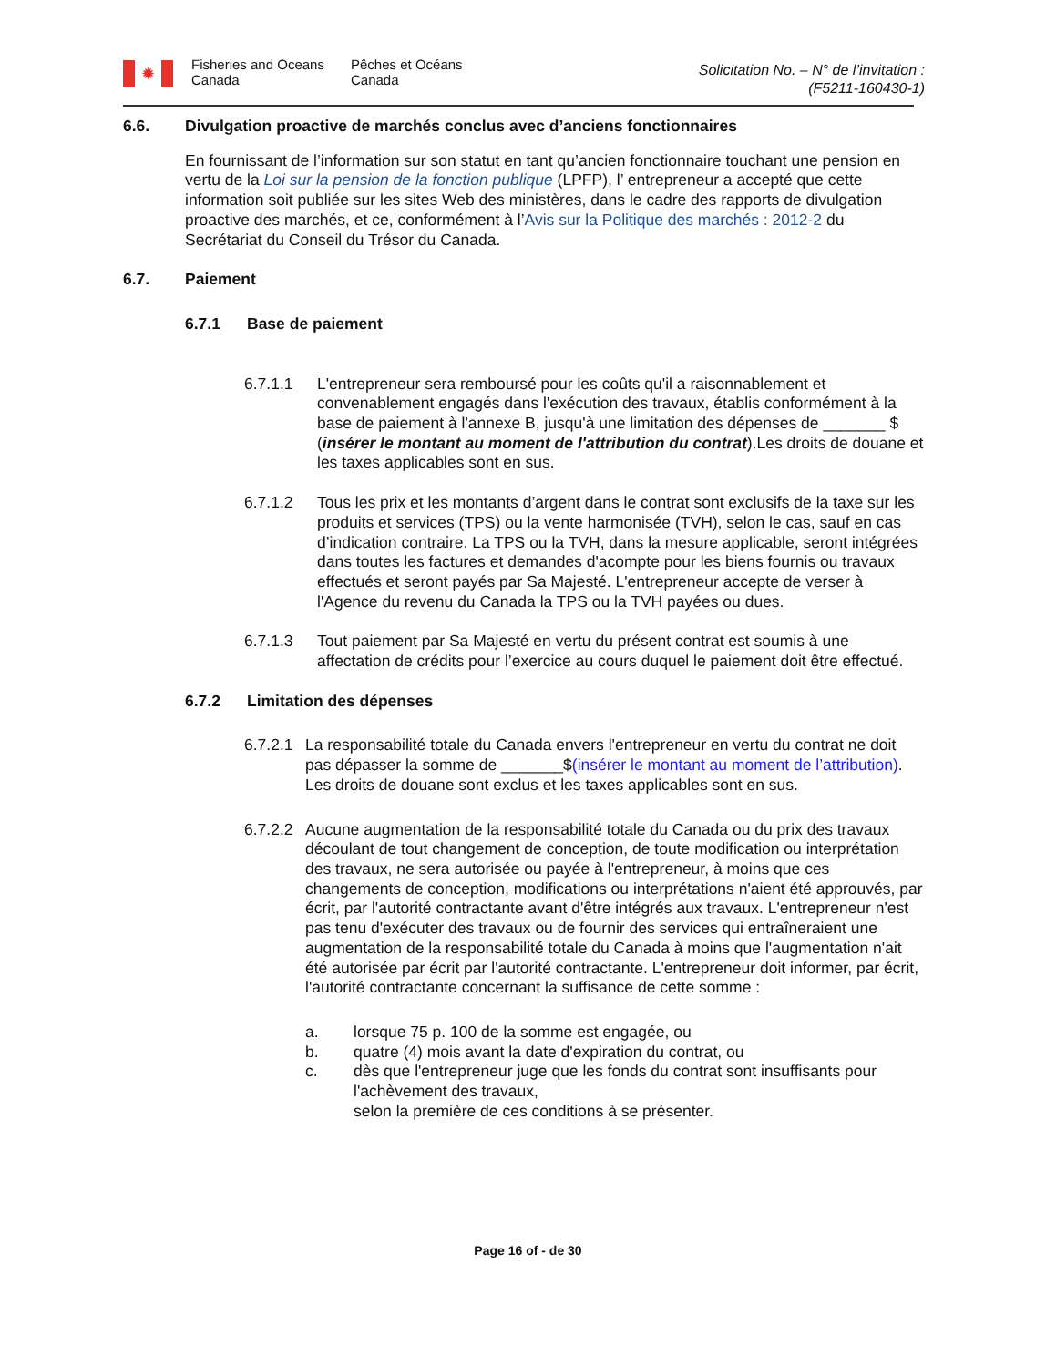✹
Fisheries and Oceans Canada
Pêches et Océans
Canada
Solicitation No. – N° de l’invitation :
(F5211-160430-1)
6.6. Divulgation proactive de marchés conclus avec d’anciens fonctionnaires
En fournissant de l’information sur son statut en tant qu’ancien fonctionnaire touchant une pension en vertu de la Loi sur la pension de la fonction publique (LPFP), l’ entrepreneur a accepté que cette information soit publiée sur les sites Web des ministères, dans le cadre des rapports de divulgation proactive des marchés, et ce, conformément à l’Avis sur la Politique des marchés : 2012-2 du Secrétariat du Conseil du Trésor du Canada.
6.7. Paiement
6.7.1 Base de paiement
6.7.1.1 L'entrepreneur sera remboursé pour les coûts qu'il a raisonnablement et convenablement engagés dans l'exécution des travaux, établis conformément à la base de paiement à l'annexe B, jusqu'à une limitation des dépenses de _______ $ (insérer le montant au moment de l'attribution du contrat).Les droits de douane et les taxes applicables sont en sus.
6.7.1.2 Tous les prix et les montants d’argent dans le contrat sont exclusifs de la taxe sur les produits et services (TPS) ou la vente harmonisée (TVH), selon le cas, sauf en cas d’indication contraire. La TPS ou la TVH, dans la mesure applicable, seront intégrées dans toutes les factures et demandes d'acompte pour les biens fournis ou travaux effectués et seront payés par Sa Majesté. L'entrepreneur accepte de verser à l'Agence du revenu du Canada la TPS ou la TVH payées ou dues.
6.7.1.3 Tout paiement par Sa Majesté en vertu du présent contrat est soumis à une affectation de crédits pour l’exercice au cours duquel le paiement doit être effectué.
6.7.2 Limitation des dépenses
6.7.2.1
La responsabilité totale du Canada envers l'entrepreneur en vertu du contrat ne doit pas dépasser la somme de _______$(insérer le montant au moment de l’attribution). Les droits de douane sont exclus et les taxes applicables sont en sus.
6.7.2.2
Aucune augmentation de la responsabilité totale du Canada ou du prix des travaux découlant de tout changement de conception, de toute modification ou interprétation des travaux, ne sera autorisée ou payée à l'entrepreneur, à moins que ces changements de conception, modifications ou interprétations n'aient été approuvés, par écrit, par l'autorité contractante avant d'être intégrés aux travaux. L'entrepreneur n'est pas tenu d'exécuter des travaux ou de fournir des services qui entraîneraient une augmentation de la responsabilité totale du Canada à moins que l'augmentation n'ait été autorisée par écrit par l'autorité contractante. L'entrepreneur doit informer, par écrit, l'autorité contractante concernant la suffisance de cette somme :
a. lorsque 75 p. 100 de la somme est engagée, ou
b. quatre (4) mois avant la date d'expiration du contrat, ou
c. dès que l'entrepreneur juge que les fonds du contrat sont insuffisants pour l'achèvement des travaux,
selon la première de ces conditions à se présenter.
Page 16 of - de 30